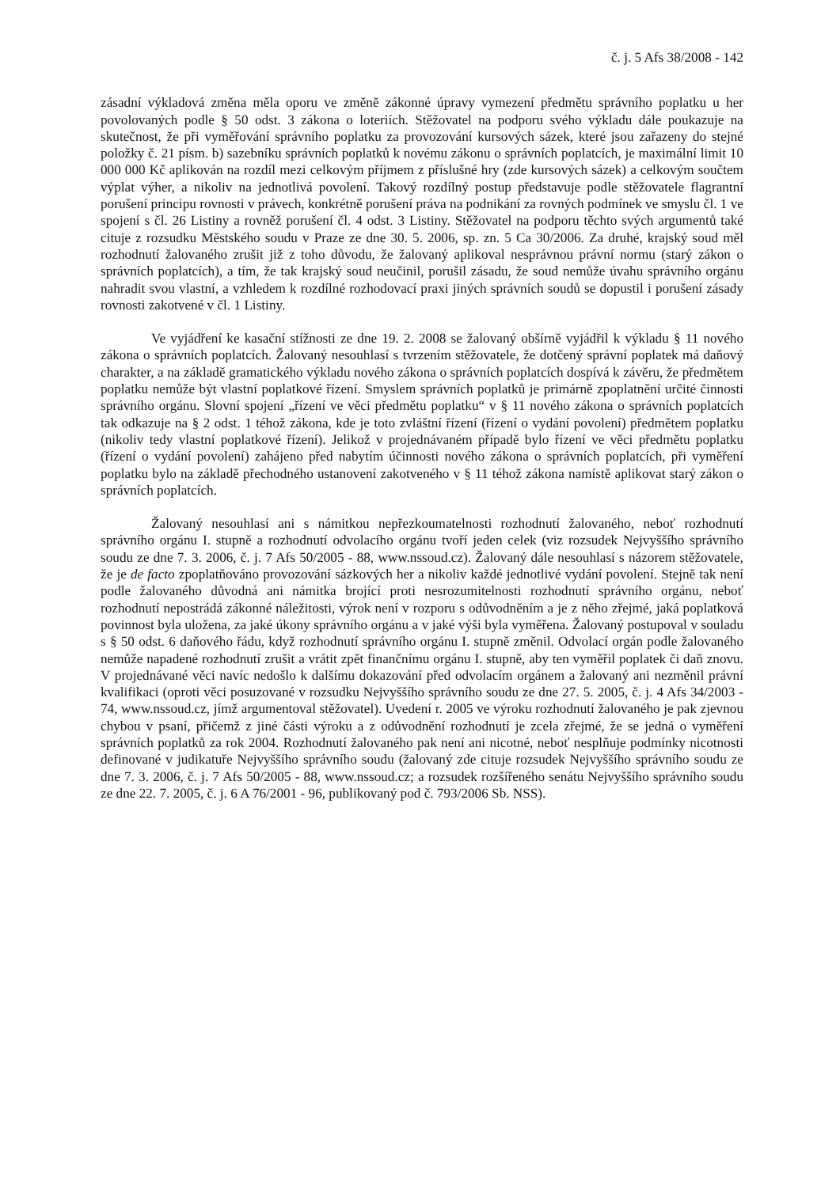č. j. 5 Afs 38/2008 - 142
zásadní výkladová změna měla oporu ve změně zákonné úpravy vymezení předmětu správního poplatku u her povolovaných podle § 50 odst. 3 zákona o loteriích. Stěžovatel na podporu svého výkladu dále poukazuje na skutečnost, že při vyměřování správního poplatku za provozování kursových sázek, které jsou zařazeny do stejné položky č. 21 písm. b) sazebníku správních poplatků k novému zákonu o správních poplatcích, je maximální limit 10 000 000 Kč aplikován na rozdíl mezi celkovým příjmem z příslušné hry (zde kursových sázek) a celkovým součtem výplat výher, a nikoliv na jednotlivá povolení. Takový rozdílný postup představuje podle stěžovatele flagrantní porušení principu rovnosti v právech, konkrétně porušení práva na podnikání za rovných podmínek ve smyslu čl. 1 ve spojení s čl. 26 Listiny a rovněž porušení čl. 4 odst. 3 Listiny. Stěžovatel na podporu těchto svých argumentů také cituje z rozsudku Městského soudu v Praze ze dne 30. 5. 2006, sp. zn. 5 Ca 30/2006. Za druhé, krajský soud měl rozhodnutí žalovaného zrušit již z toho důvodu, že žalovaný aplikoval nesprávnou právní normu (starý zákon o správních poplatcích), a tím, že tak krajský soud neučinil, porušil zásadu, že soud nemůže úvahu správního orgánu nahradit svou vlastní, a vzhledem k rozdílné rozhodovací praxi jiných správních soudů se dopustil i porušení zásady rovnosti zakotvené v čl. 1 Listiny.
Ve vyjádření ke kasační stížnosti ze dne 19. 2. 2008 se žalovaný obšírně vyjádřil k výkladu § 11 nového zákona o správních poplatcích. Žalovaný nesouhlasí s tvrzením stěžovatele, že dotčený správní poplatek má daňový charakter, a na základě gramatického výkladu nového zákona o správních poplatcích dospívá k závěru, že předmětem poplatku nemůže být vlastní poplatkové řízení. Smyslem správních poplatků je primárně zpoplatnění určité činnosti správního orgánu. Slovní spojení „řízení ve věci předmětu poplatku“ v § 11 nového zákona o správních poplatcích tak odkazuje na § 2 odst. 1 téhož zákona, kde je toto zvláštní řízení (řízení o vydání povolení) předmětem poplatku (nikoliv tedy vlastní poplatkové řízení). Jelikož v projednávaném případě bylo řízení ve věci předmětu poplatku (řízení o vydání povolení) zahájeno před nabytím účinnosti nového zákona o správních poplatcích, při vyměření poplatku bylo na základě přechodného ustanovení zakotveného v § 11 téhož zákona namístě aplikovat starý zákon o správních poplatcích.
Žalovaný nesouhlasí ani s námitkou nepřezkoumatelnosti rozhodnutí žalovaného, neboť rozhodnutí správního orgánu I. stupně a rozhodnutí odvolacího orgánu tvoří jeden celek (viz rozsudek Nejvyššího správního soudu ze dne 7. 3. 2006, č. j. 7 Afs 50/2005 - 88, www.nssoud.cz). Žalovaný dále nesouhlasí s názorem stěžovatele, že je de facto zpoplatňováno provozování sázkových her a nikoliv každé jednotlivé vydání povolení. Stejně tak není podle žalovaného důvodná ani námitka brojící proti nesrozumitelnosti rozhodnutí správního orgánu, neboť rozhodnutí nepostrádá zákonné náležitosti, výrok není v rozporu s odůvodněním a je z něho zřejmé, jaká poplatková povinnost byla uložena, za jaké úkony správního orgánu a v jaké výši byla vyměřena. Žalovaný postupoval v souladu s § 50 odst. 6 daňového řádu, když rozhodnutí správního orgánu I. stupně změnil. Odvolací orgán podle žalovaného nemůže napadené rozhodnutí zrušit a vrátit zpět finančnímu orgánu I. stupně, aby ten vyměřil poplatek či daň znovu. V projednávané věci navíc nedošlo k dalšímu dokazování před odvolacím orgánem a žalovaný ani nezměnil právní kvalifikaci (oproti věci posuzované v rozsudku Nejvyššího správního soudu ze dne 27. 5. 2005, č. j. 4 Afs 34/2003 - 74, www.nssoud.cz, jímž argumentoval stěžovatel). Uvedení r. 2005 ve výroku rozhodnutí žalovaného je pak zjevnou chybou v psaní, přičemž z jiné části výroku a z odůvodnění rozhodnutí je zcela zřejmé, že se jedná o vyměření správních poplatků za rok 2004. Rozhodnutí žalovaného pak není ani nicotné, neboť nesplňuje podmínky nicotnosti definované v judikatuře Nejvyššího správního soudu (žalovaný zde cituje rozsudek Nejvyššího správního soudu ze dne 7. 3. 2006, č. j. 7 Afs 50/2005 - 88, www.nssoud.cz; a rozsudek rozšířeného senátu Nejvyššího správního soudu ze dne 22. 7. 2005, č. j. 6 A 76/2001 - 96, publikovaný pod č. 793/2006 Sb. NSS).